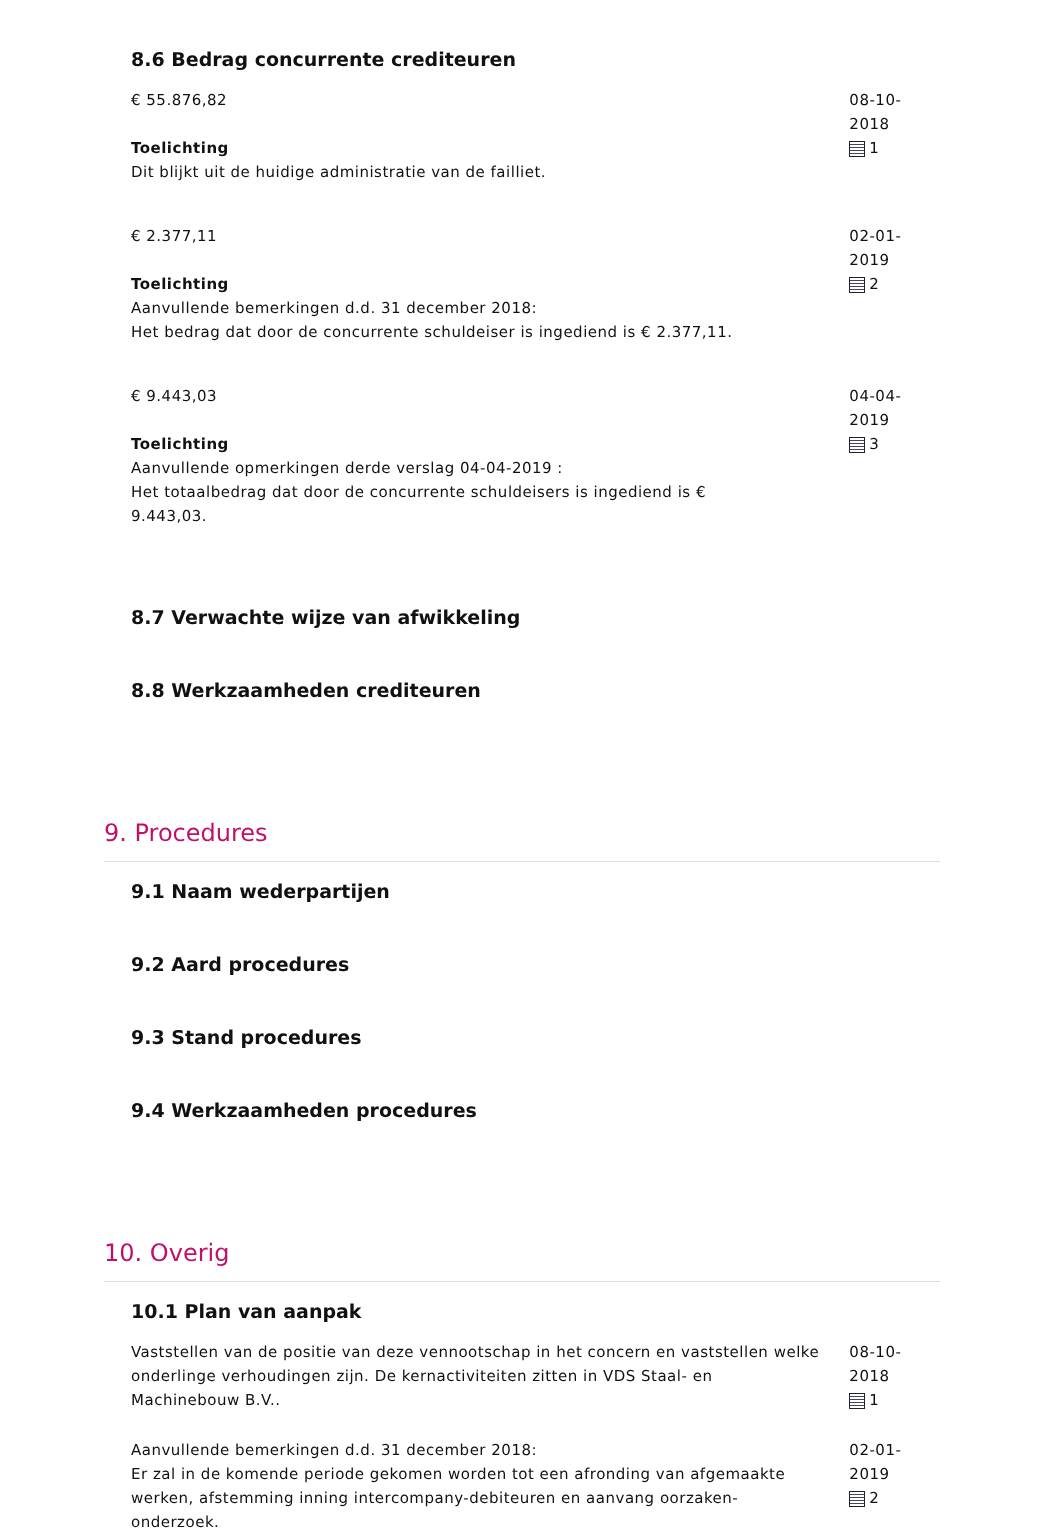8.6 Bedrag concurrente crediteuren
€ 55.876,82
Toelichting
Dit blijkt uit de huidige administratie van de failliet.
08-10-2018
1
€ 2.377,11
Toelichting
Aanvullende bemerkingen d.d. 31 december 2018:
Het bedrag dat door de concurrente schuldeiser is ingediend is € 2.377,11.
02-01-2019
2
€ 9.443,03
Toelichting
Aanvullende opmerkingen derde verslag 04-04-2019 :
Het totaalbedrag dat door de concurrente schuldeisers is ingediend is €
9.443,03.
04-04-2019
3
8.7 Verwachte wijze van afwikkeling
8.8 Werkzaamheden crediteuren
9. Procedures
9.1 Naam wederpartijen
9.2 Aard procedures
9.3 Stand procedures
9.4 Werkzaamheden procedures
10. Overig
10.1 Plan van aanpak
Vaststellen van de positie van deze vennootschap in het concern en vaststellen welke onderlinge verhoudingen zijn. De kernactiviteiten zitten in VDS Staal- en Machinebouw B.V..
08-10-2018
1
Aanvullende bemerkingen d.d. 31 december 2018:
Er zal in de komende periode gekomen worden tot een afronding van afgemaakte werken, afstemming inning intercompany-debiteuren en aanvang oorzaken-onderzoek.
02-01-2019
2